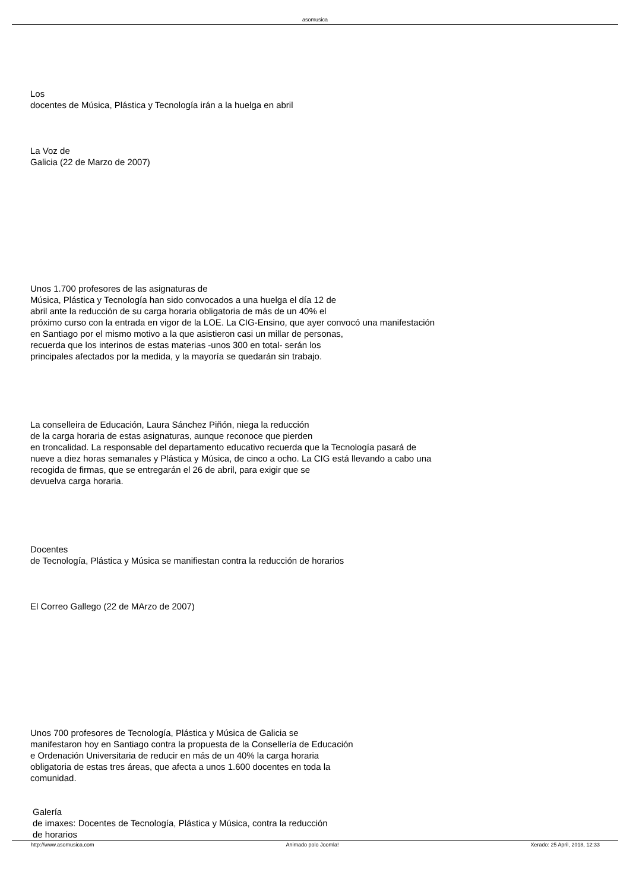asomusica
Los
docentes de Música, Plástica y Tecnología irán a la huelga en abril
La Voz de
Galicia (22 de Marzo de 2007)
Unos 1.700 profesores de las asignaturas de
Música, Plástica y Tecnología han sido convocados a una huelga el día 12 de
abril ante la reducción de su carga horaria obligatoria de más de un 40% el
próximo curso con la entrada en vigor de la LOE. La CIG-Ensino, que ayer convocó una manifestación
en Santiago por el mismo motivo a la que asistieron casi un millar de personas,
recuerda que los interinos de estas materias -unos 300 en total- serán los
principales afectados por la medida, y la mayoría se quedarán sin trabajo.
La conselleira de Educación, Laura Sánchez Piñón, niega la reducción
de la carga horaria de estas asignaturas, aunque reconoce que pierden
en troncalidad. La responsable del departamento educativo recuerda que la Tecnología pasará de
nueve a diez horas semanales y Plástica y Música, de cinco a ocho. La CIG está llevando a cabo una
recogida de firmas, que se entregarán el 26 de abril, para exigir que se
devuelva carga horaria.
Docentes
de Tecnología, Plástica y Música se manifiestan contra la reducción de horarios
El Correo Gallego (22 de MArzo de 2007)
Unos 700 profesores de Tecnología, Plástica y Música de Galicia se
manifestaron hoy en Santiago contra la propuesta de la Consellería de Educación
e Ordenación Universitaria de reducir en más de un 40% la carga horaria
obligatoria de estas tres áreas, que afecta a unos 1.600 docentes en toda la
comunidad.
Galería
de imaxes: Docentes de Tecnología, Plástica y Música, contra la reducción
de horarios
http://www.asomusica.com Animado polo Joomla! Xerado: 25 April, 2018, 12:33